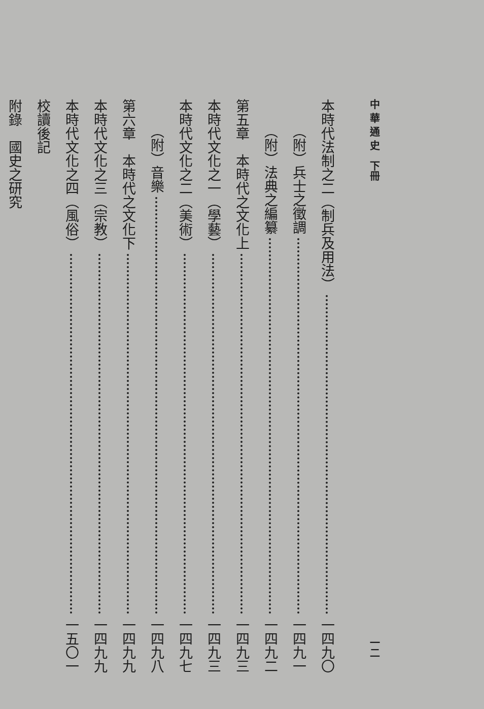中 華 通 史　下冊 一二
本時代法制之二（制兵及用法） 一四九〇
（附）兵士之徵調 一四九一
（附）法典之編纂 一四九二
第五章　本時代之文化上 一四九三
本時代文化之一（學藝） 一四九三
本時代文化之二（美術） 一四九七
（附）音樂 一四九八
第六章　本時代之文化下 一四九九
本時代文化之三（宗教） 一四九九
本時代文化之四（風俗） 一五〇一
校讀後記
附錄　國史之研究